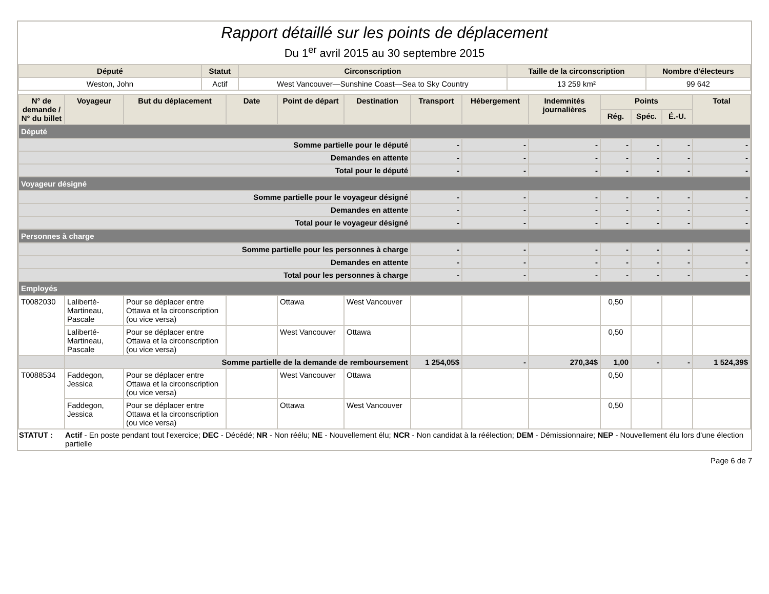Rapport détaillé sur les points de déplacement
Du 1<sup>er</sup> avril 2015 au 30 septembre 2015
| Député | Statut | Circonscription | Taille de la circonscription | Nombre d'électeurs |
| --- | --- | --- | --- | --- |
| Weston, John | Actif | West Vancouver—Sunshine Coast—Sea to Sky Country | 13 259 km² | 99 642 |
| N° de demande / N° du billet | Voyageur | But du déplacement | Date | Point de départ | Destination | Transport | Hébergement | Indemnités journalières | Points | | | Total |
| --- | --- | --- | --- | --- | --- | --- | --- | --- | --- | --- | --- | --- |
| | | | | | | | | | Rég. | Spéc. | É.-U. | |
| Député | | | | | | | | | | | | |
| Somme partielle pour le député | | | | | | - | - | - | - | - | - | - |
| Demandes en attente | | | | | | - | - | - | - | - | - | - |
| Total pour le député | | | | | | - | - | - | - | - | - | - |
| Voyageur désigné | | | | | | | | | | | | |
| Somme partielle pour le voyageur désigné | | | | | | - | - | - | - | - | - | - |
| Demandes en attente | | | | | | - | - | - | - | - | - | - |
| Total pour le voyageur désigné | | | | | | - | - | - | - | - | - | - |
| Personnes à charge | | | | | | | | | | | | |
| Somme partielle pour les personnes à charge | | | | | | - | - | - | - | - | - | - |
| Demandes en attente | | | | | | - | - | - | - | - | - | - |
| Total pour les personnes à charge | | | | | | - | - | - | - | - | - | - |
| Employés | | | | | | | | | | | | |
| T0082030 | Laliberté-Martineau, Pascale | Pour se déplacer entre Ottawa et la circonscription (ou vice versa) | | Ottawa | West Vancouver | | | | 0,50 | | | |
| | Laliberté-Martineau, Pascale | Pour se déplacer entre Ottawa et la circonscription (ou vice versa) | | West Vancouver | Ottawa | | | | 0,50 | | | |
| | Somme partielle de la demande de remboursement | | | | | 1 254,05$ | - | 270,34$ | 1,00 | - | - | 1 524,39$ |
| T0088534 | Faddegon, Jessica | Pour se déplacer entre Ottawa et la circonscription (ou vice versa) | | West Vancouver | Ottawa | | | | 0,50 | | | |
| | Faddegon, Jessica | Pour se déplacer entre Ottawa et la circonscription (ou vice versa) | | Ottawa | West Vancouver | | | | 0,50 | | | |
STATUT : Actif - En poste pendant tout l'exercice; DEC - Décédé; NR - Non réélu; NE - Nouvellement élu; NCR - Non candidat à la réélection; DEM - Démissionnaire; NEP - Nouvellement élu lors d'une élection partielle
Page 6 de 7